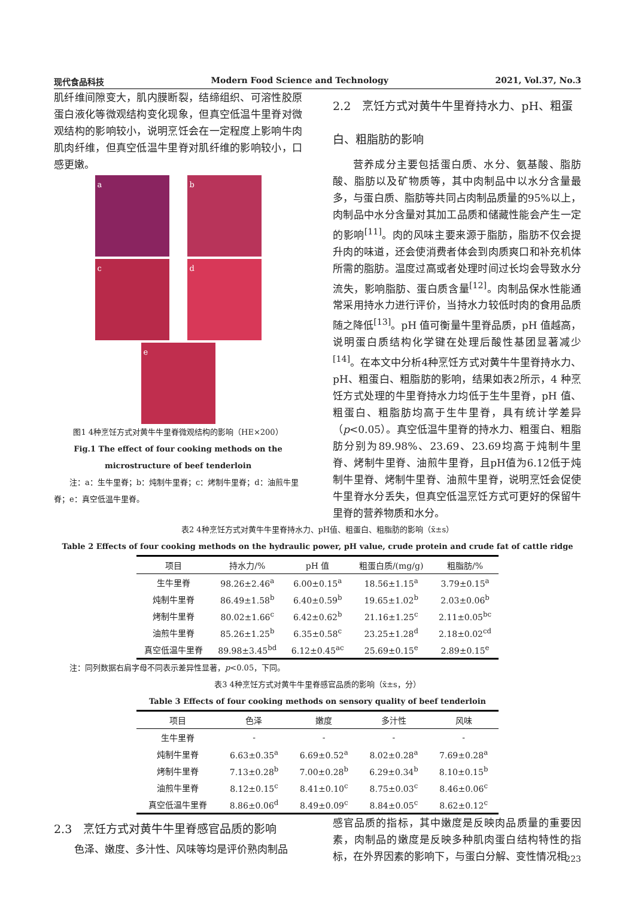现代食品科技 Modern Food Science and Technology 2021, Vol.37, No.3
肌纤维间隙变大，肌内膜断裂，结缔组织、可溶性胶原蛋白液化等微观结构变化现象，但真空低温牛里脊对微观结构的影响较小，说明烹饪会在一定程度上影响牛肉肌肉纤维，但真空低温牛里脊对肌纤维的影响较小，口感更嫩。
a
b
c
d
e
图1 4种烹饪方式对黄牛牛里脊微观结构的影响（HE×200）
Fig.1 The effect of four cooking methods on the microstructure of beef tenderloin
  注：a：生牛里脊；b：炖制牛里脊；c：烤制牛里脊；d：油煎牛里脊；e：真空低温牛里脊。
2.2 烹饪方式对黄牛牛里脊持水力、pH、粗蛋白、粗脂肪的影响
营养成分主要包括蛋白质、水分、氨基酸、脂肪酸、脂肪以及矿物质等，其中肉制品中以水分含量最多，与蛋白质、脂肪等共同占肉制品质量的95%以上，肉制品中水分含量对其加工品质和储藏性能会产生一定的影响<sup>[11]</sup>。肉的风味主要来源于脂肪，脂肪不仅会提升肉的味道，还会使消费者体会到肉质爽口和补充机体所需的脂肪。温度过高或者处理时间过长均会导致水分流失，影响脂肪、蛋白质含量<sup>[12]</sup>。肉制品保水性能通常采用持水力进行评价，当持水力较低时肉的食用品质随之降低<sup>[13]</sup>。pH 值可衡量牛里脊品质，pH 值越高，说明蛋白质结构化学键在处理后酸性基团显著减少<sup>[14]</sup>。在本文中分析4种烹饪方式对黄牛牛里脊持水力、pH、粗蛋白、粗脂肪的影响，结果如表2所示，4 种烹饪方式处理的牛里脊持水力均低于生牛里脊，pH 值、粗蛋白、粗脂肪均高于生牛里脊，具有统计学差异（p<0.05）。真空低温牛里脊的持水力、粗蛋白、粗脂肪分别为89.98%、23.69、23.69均高于炖制牛里脊、烤制牛里脊、油煎牛里脊，且pH值为6.12低于炖制牛里脊、烤制牛里脊、油煎牛里脊，说明烹饪会促使牛里脊水分丢失，但真空低温烹饪方式可更好的保留牛里脊的营养物质和水分。
表2 4种烹饪方式对黄牛牛里脊持水力、pH值、粗蛋白、粗脂肪的影响（x̄±s）
Table 2 Effects of four cooking methods on the hydraulic power, pH value, crude protein and crude fat of cattle ridge
| 项目 | 持水力/% | pH 值 | 粗蛋白质/(mg/g) | 粗脂肪/% |
| --- | --- | --- | --- | --- |
| 生牛里脊 | 98.26±2.46<sup>a</sup> | 6.00±0.15<sup>a</sup> | 18.56±1.15<sup>a</sup> | 3.79±0.15<sup>a</sup> |
| 炖制牛里脊 | 86.49±1.58<sup>b</sup> | 6.40±0.59<sup>b</sup> | 19.65±1.02<sup>b</sup> | 2.03±0.06<sup>b</sup> |
| 烤制牛里脊 | 80.02±1.66<sup>c</sup> | 6.42±0.62<sup>b</sup> | 21.16±1.25<sup>c</sup> | 2.11±0.05<sup>bc</sup> |
| 油煎牛里脊 | 85.26±1.25<sup>b</sup> | 6.35±0.58<sup>c</sup> | 23.25±1.28<sup>d</sup> | 2.18±0.02<sup>cd</sup> |
| 真空低温牛里脊 | 89.98±3.45<sup>bd</sup> | 6.12±0.45<sup>ac</sup> | 25.69±0.15<sup>e</sup> | 2.89±0.15<sup>e</sup> |
  注：同列数据右肩字母不同表示差异性显著，p<0.05，下同。
表3 4种烹饪方式对黄牛牛里脊感官品质的影响（x̄±s，分）
Table 3 Effects of four cooking methods on sensory quality of beef tenderloin
| 项目 | 色泽 | 嫩度 | 多汁性 | 风味 |
| --- | --- | --- | --- | --- |
| 生牛里脊 | - | - | - | - |
| 炖制牛里脊 | 6.63±0.35<sup>a</sup> | 6.69±0.52<sup>a</sup> | 8.02±0.28<sup>a</sup> | 7.69±0.28<sup>a</sup> |
| 烤制牛里脊 | 7.13±0.28<sup>b</sup> | 7.00±0.28<sup>b</sup> | 6.29±0.34<sup>b</sup> | 8.10±0.15<sup>b</sup> |
| 油煎牛里脊 | 8.12±0.15<sup>c</sup> | 8.41±0.10<sup>c</sup> | 8.75±0.03<sup>c</sup> | 8.46±0.06<sup>c</sup> |
| 真空低温牛里脊 | 8.86±0.06<sup>d</sup> | 8.49±0.09<sup>c</sup> | 8.84±0.05<sup>c</sup> | 8.62±0.12<sup>c</sup> |
2.3 烹饪方式对黄牛牛里脊感官品质的影响
色泽、嫩度、多汁性、风味等均是评价熟肉制品
感官品质的指标，其中嫩度是反映肉品质量的重要因素，肉制品的嫩度是反映多种肌肉蛋白结构特性的指标，在外界因素的影响下，与蛋白分解、变性情况相
223